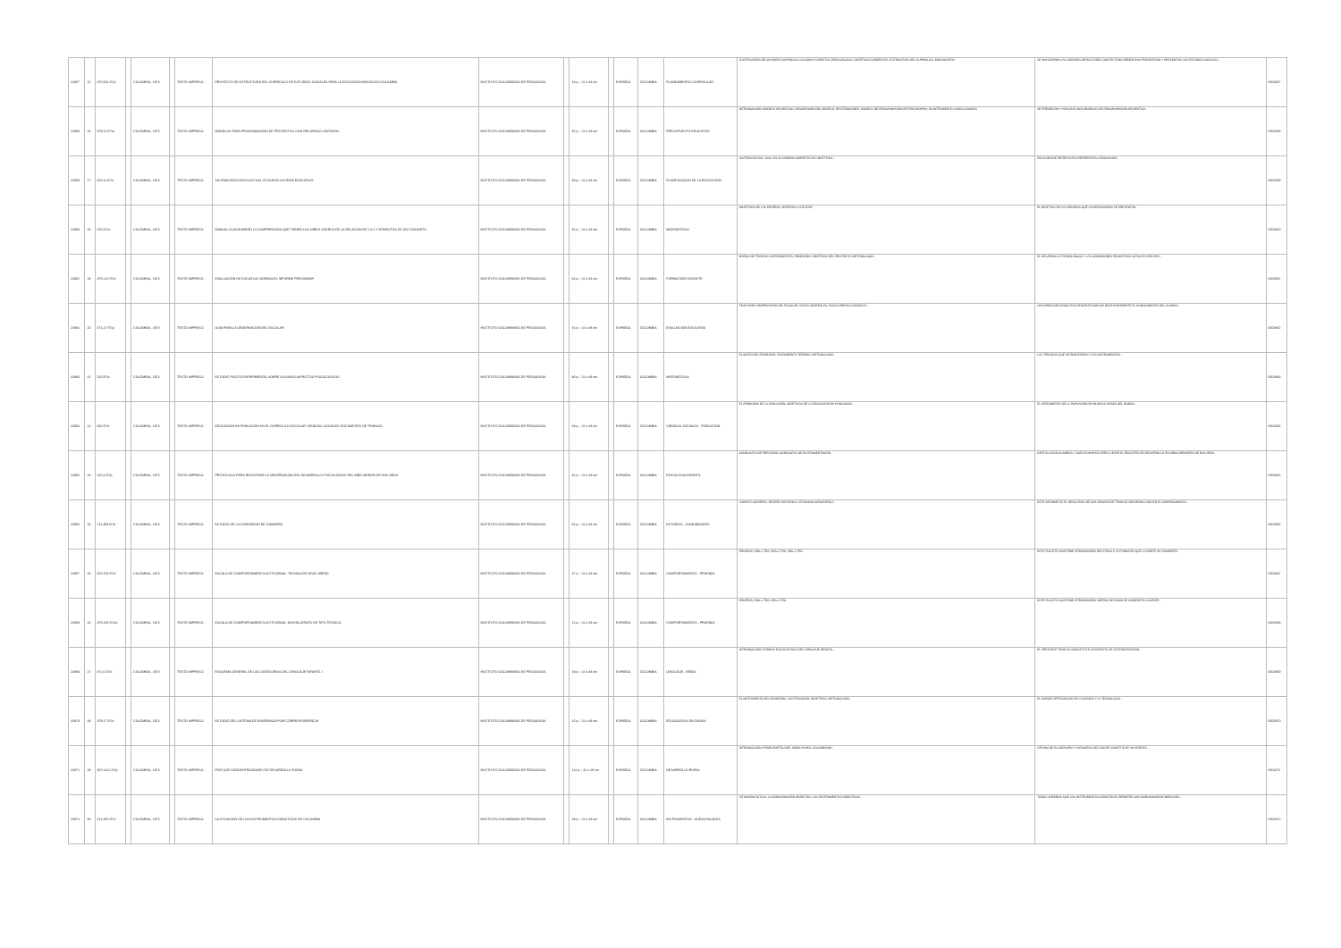| 22857 | 15 | 375.001 I57p | | COLOMBIA , 1972 | | TEXTO IMPRESO | PROYECTO DE ESTRUCTURA DEL CURRICULO DE ESTUDIOS SOCIALES PARA LA EDUCACIÓN BÁSICA EN COLOMBIA | INSTITUTO COLOMBIANO DE PEDAGOGIA | | 18 p. ; 22 x 33 cm | | ESPAÑOL | COLOMBIA | PLANEAMIENTO CURRICULAR | JUSTIFICACIÓN DE UN NUEVO CURRICULO; ALGUNOS ASPECTOS PEDAGÓGICOS; OBJETIVOS GENERALES; ESTRUCTURA DEL CURRICULO; BIBLIOGRAFIA | SE ANALIZARON LAS GRANDES DIFICULTADES QUE EN TODO ORDEN HAN PRESENTADO Y PRESENTAN LOS ESTUDIOS SOCIALES... | 0002857 |
| 22858 | 16 | 379.11 I57m | | COLOMBIA , 1972 | | TEXTO IMPRESO | MODELOS PARA PROGRAMACIÓN DE PROYECTOS CON RECURSOS LIMITADOS | INSTITUTO COLOMBIANO DE PEDAGOGIA | | 25 p. ; 22 x 28 cm | | ESPAÑOL | COLOMBIA | PRESUPUESTO EDUCATIVO | INTRODUCCIÓN; MODELO HEURÍSTICO; DESCRIPCIÓN DEL MODELO; RESTRICCIONES; MODELO DE PROGRAMACIÓN ENTERA BINARIA; PLANTEAMIENTO; CONCLUSIONES | SE PRESENTAN Y ANALIZAN DOS MODELOS DE PROGRAMACIÓN HEURÍSTICA... | 0002858 |
| 22859 | 17 | 370.11 I57s | | COLOMBIA , 1972 | | TEXTO IMPRESO | SISTEMA EDUCATIVO ACTUAL VS NUEVO SISTEMA EDUCATIVO | INSTITUTO COLOMBIANO DE PEDAGOGIA | | 39 p. ; 22 x 28 cm | | ESPAÑOL | COLOMBIA | PLANIFICACIÓN DE LA EDUCACIÓN | SISTEMA ACTUAL; CUAL ES SU OPINIÓN SOBRE ESTOS OBJETIVOS... | RELACIÓN DE ENTREVISTAS REFERENTES A EDUCACIÓN. | 0002859 |
| 22860 | 18 | 510 I57m | | COLOMBIA , 1972 | | TEXTO IMPRESO | MANUAL GUIA NUMERO 14 COMPRENSIÓN QUE TIENEN LOS NIÑOS ACERCA DE LA RELACIÓN DE 1 A 1 Y ATRIBUTOS DE UN CONJUNTO | INSTITUTO COLOMBIANO DE PEDAGOGIA | | 25 p. ; 22 x 28 cm | | ESPAÑOL | COLOMBIA | MATEMÁTICAS | OBJETIVOS DE LAS PRUEBAS; MATERIAL A UTILIZAR... | EL OBJETIVO DE LAS PRUEBAS QUE A CONTINUACIÓN SE PRESENTAN... | 0002860 |
| 22861 | 19 | 370.122 I57e | | COLOMBIA , 1972 | | TEXTO IMPRESO | EVALUACIÓN DE ESCUELAS NORMALES INFORME PRELIMINAR | INSTITUTO COLOMBIANO DE PEDAGOGIA | | 64 p. ; 22 x 33 cm | | ESPAÑOL | COLOMBIA | FORMACIÓN DOCENTE | MARCO DE TRABAJO; ANTECEDENTES; PROBLEMA; OBJETIVOS DEL PROYECTO; METODOLOGÍA... | EL DESARROLLO TECNOLÓGICO Y LAS CONDICIONES EDUCATIVAS ACTUALES DEL PAÍS... | 0002861 |
| 22862 | 20 | 371.27 I57g | | COLOMBIA , 1972 | | TEXTO IMPRESO | GUIA PARA LA OBSERVACIÓN DEL ESCOLAR | INSTITUTO COLOMBIANO DE PEDAGOGIA | | 16 p. ; 22 x 28 cm | | ESPAÑOL | COLOMBIA | EVALUACIÓN EDUCATIVA | FICHA PARA OBSERVACIÓN DEL ESCOLAR; DATOS GENERALES; ESCOLARIDAD; CONDUCTA... | UNA DIRECCIÓN EDUCATIVA EFICIENTE IMPLICA NECESARIAMENTE EL CONOCIMIENTO DEL ALUMNO... | 0002862 |
| 22863 | 21 | 510 I57e | | COLOMBIA , 1972 | | TEXTO IMPRESO | ESTUDIO PILOTO EXPERIMENTAL SOBRE ALGUNOS ASPECTOS PSICOLÓGICOS | INSTITUTO COLOMBIANO DE PEDAGOGIA | | 30 p. ; 22 x 28 cm | | ESPAÑOL | COLOMBIA | MATEMÁTICAS | PLANTEO DEL PROBLEMA; FUNDAMENTO TEÓRICO; METODOLOGÍA... | LAS TÉCNICAS QUE SE EMPLEARAN Y LOS INSTRUMENTOS... | 0002863 |
| 22864 | 22 | 300 I57e | | COLOMBIA , 1972 | | TEXTO IMPRESO | EDUCACIÓN EN POBLACIÓN EN EL CURRICULO ESCOLAR: CIENCIAS SOCIALES DOCUMENTO DE TRABAJO | INSTITUTO COLOMBIANO DE PEDAGOGIA | | 28 p. ; 22 x 28 cm | | ESPAÑOL | COLOMBIA | CIENCIAS SOCIALES - POBLACIÓN | EL PROBLEMA DE LA POBLACIÓN; OBJETIVOS DE LA EDUCACIÓN EN POBLACIÓN... | EL CRECIMIENTO DE LA POBLACIÓN EN MUCHOS PAÍSES DEL MUNDO... | 0002864 |
| 22865 | 23 | 155.4 I57p | | COLOMBIA , 1972 | | TEXTO IMPRESO | PROTOCOLO PARA REGISTRAR LA OBSERVACIÓN DEL DESARROLLO PSICOLÓGICO DEL NIÑO MENOR DE DOS AÑOS | INSTITUTO COLOMBIANO DE PEDAGOGIA | | 16 p. ; 22 x 28 cm | | ESPAÑOL | COLOMBIA | PSICOLOGÍA INFANTIL | CONDUCTAS DE PREVISIÓN; CONDUCTAS DE INSTRUMENTACIÓN... | CARTILLA CON CUADROS Y CUESTIONARIOS PARA LLEVAR EL REGISTRO DE DESARROLLO EN NIÑOS MENORES DE DOS AÑOS. | 0002865 |
| 22866 | 24 | 711.409 I57e | | COLOMBIA , 1972 | | TEXTO IMPRESO | ESTUDIO DE LA COMUNIDAD DE SAMARIPA | INSTITUTO COLOMBIANO DE PEDAGOGIA | | 61 p. ; 22 x 28 cm | | ESPAÑOL | COLOMBIA | ESTUDIOS - COMUNIDADES | ASPECTO GENERAL; RESEÑA HISTÓRICA; SITUACIÓN GEOGRÁFICA... | ESTE INFORME ES EL RESULTADO DE UNA SEMANA DE TRABAJO DESARROLLADO EN EL CORREGIMIENTO... | 0002866 |
| 22867 | 25 | 370.153 I57e | | COLOMBIA , 1972 | | TEXTO IMPRESO | ESCALA DE COMPORTAMIENTO ACTITUDINAL: TÉCNICA DE NIVEL MEDIO | INSTITUTO COLOMBIANO DE PEDAGOGIA | | 27 p. ; 22 x 28 cm | | ESPAÑOL | COLOMBIA | COMPORTAMIENTO - PRUEBAS | PRUEBAS; ARG-1 TEC; ARG-2 TEC; ARG-3 TEC... | ESTE FOLLETO CONTIENE AFIRMACIONES RELATIVAS A LA FORMA EN QUE LA GENTE SE COMPORTA... | 0002867 |
| 22868 | 26 | 370.153 I57e2 | | COLOMBIA , 1972 | | TEXTO IMPRESO | ESCALA DE COMPORTAMIENTO ACTITUDINAL: BACHILLERATO DE TIPO TÉCNICO | INSTITUTO COLOMBIANO DE PEDAGOGIA | | 12 p. ; 22 x 28 cm | | ESPAÑOL | COLOMBIA | COMPORTAMIENTO - PRUEBAS | PRUEBAS; ARG-1 TEC; ARG-2 TEC... | ESTE FOLLETO CONTIENE AFIRMACIONES ACERCA DE COMO SE COMPORTA LA GENTE... | 0002868 |
| 22869 | 27 | 372.6 I57e | | COLOMBIA , 1972 | | TEXTO IMPRESO | ESQUEMA GENERAL DE LAS CATEGORIAS DEL LENGUAJE INFANTIL I | INSTITUTO COLOMBIANO DE PEDAGOGIA | | 19 p. ; 22 x 33 cm | | ESPAÑOL | COLOMBIA | LENGUAJE - NIÑOS | INTRODUCCIÓN; FORMAS ESCOLÁSTICAS DEL LENGUAJE INFANTIL... | EL PRESENTE TRABAJO CONSTITUYE UN INTENTO DE SISTEMATIZACIÓN... | 0002869 |
| 22870 | 28 | 378.17 I57e | | COLOMBIA , 1972 | | TEXTO IMPRESO | ESTUDIO DEL SISTEMA DE ENSEÑANZA POR CORRESPONDENCIA | INSTITUTO COLOMBIANO DE PEDAGOGIA | | 15 p. ; 22 x 28 cm | | ESPAÑOL | COLOMBIA | EDUCACIÓN A DISTANCIA | PLANTEAMIENTO DEL PROBLEMA; JUSTIFICACIÓN; OBJETIVOS; METODOLOGÍA... | EL AVANCE VERTIGINOSO DE LA CIENCIA Y LA TECNOLOGÍA... | 0002870 |
| 22871 | 29 | 307.1412 I57p | | COLOMBIA , 1972 | | TEXTO IMPRESO | POR QUE CONCENTRACIONES DE DESARROLLO RURAL | INSTITUTO COLOMBIANO DE PEDAGOGIA | | 112 p. ; 22 x 28 cm | | ESPAÑOL | COLOMBIA | DESARROLLO RURAL | INTRODUCCIÓN; PROBLEMÁTICA DEL MEDIO RURAL COLOMBIANO... | OFICINA DE PLANEACIÓN Y ASESORÍAS DEL ICOLPE CONSTITUYE UN INTENTO... | 0002871 |
| 22872 | 30 | 371.335 I57s | | COLOMBIA , 1972 | | TEXTO IMPRESO | LA SITUACIÓN DE LOS INSTRUMENTOS DIDÁCTICOS EN COLOMBIA | INSTITUTO COLOMBIANO DE PEDAGOGIA | | 29 p. ; 22 x 28 cm | | ESPAÑOL | COLOMBIA | INSTRUMENTOS - AUDIOVISUALES | SITUACIÓN ACTUAL; LA COMUNICACIÓN DIDÁCTICA; LOS INSTRUMENTOS DIDÁCTICOS... | TODOS SABEMOS QUE LOS INSTRUMENTOS DIDÁCTICOS PERMITEN UNA COMUNICACIÓN ADECUADA... | 0002872 |